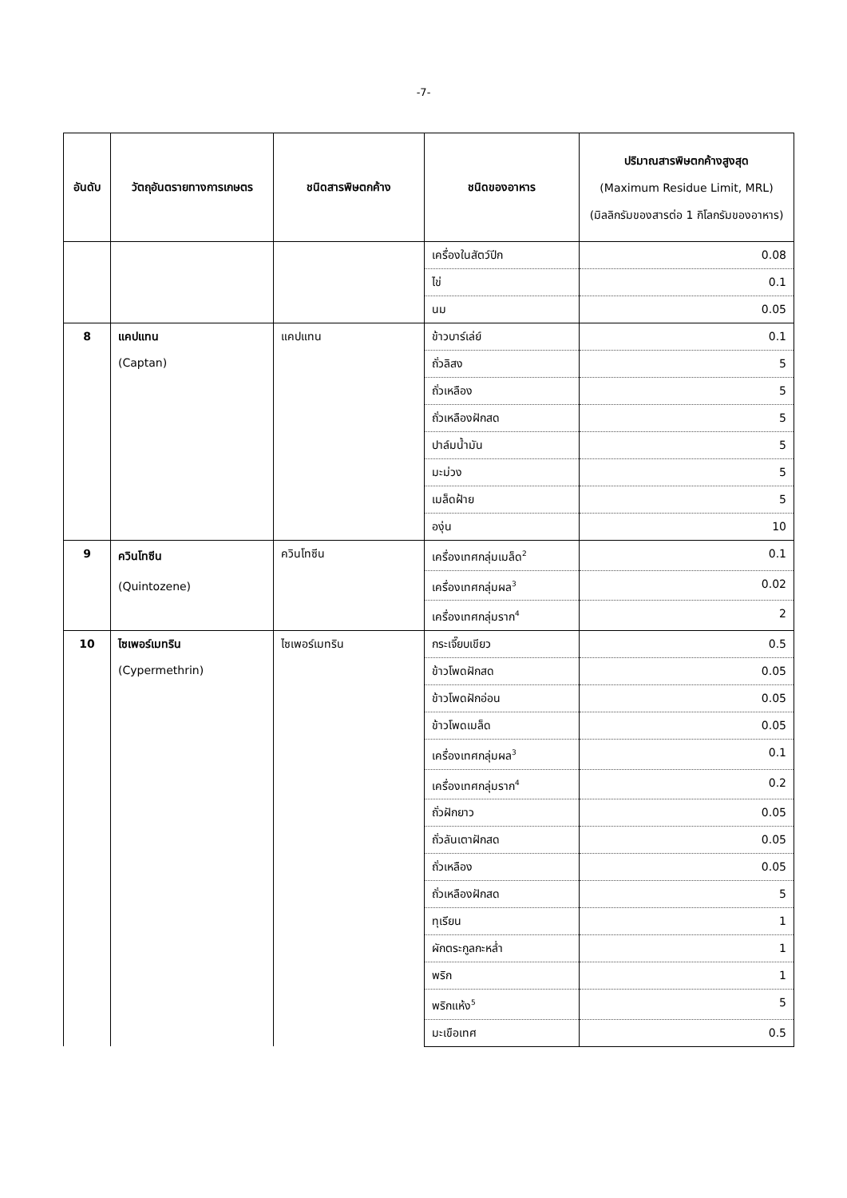-7-
| อันดับ | วัตถุอันตรายทางการเกษตร | ชนิดสารพิษตกค้าง | ชนิดของอาหาร | ปริมาณสารพิษตกค้างสูงสุด (Maximum Residue Limit, MRL) (มิลลิกรัมของสารต่อ 1 กิโลกรัมของอาหาร) |
| --- | --- | --- | --- | --- |
| | | | เครื่องในสัตว์ปีก | 0.08 |
| | | | ไข่ | 0.1 |
| | | | นม | 0.05 |
| 8 | แคปแทน (Captan) | แคปแทน | ข้าวบาร์เล่ย์ | 0.1 |
| | | | ถั่วลิสง | 5 |
| | | | ถั่วเหลือง | 5 |
| | | | ถั่วเหลืองฝักสด | 5 |
| | | | ปาล์มน้ำมัน | 5 |
| | | | มะม่วง | 5 |
| | | | เมล็ดฝ้าย | 5 |
| | | | องุ่น | 10 |
| 9 | ควินโทซีน (Quintozene) | ควินโทซีน | เครื่องเทศกลุ่มเมล็ด<sup>2</sup> | 0.1 |
| | | | เครื่องเทศกลุ่มผล<sup>3</sup> | 0.02 |
| | | | เครื่องเทศกลุ่มราก<sup>4</sup> | 2 |
| 10 | ไซเพอร์เมทริน (Cypermethrin) | ไซเพอร์เมทริน | กระเจี๊ยบเขียว | 0.5 |
| | | | ข้าวโพดฝักสด | 0.05 |
| | | | ข้าวโพดฝักอ่อน | 0.05 |
| | | | ข้าวโพดเมล็ด | 0.05 |
| | | | เครื่องเทศกลุ่มผล<sup>3</sup> | 0.1 |
| | | | เครื่องเทศกลุ่มราก<sup>4</sup> | 0.2 |
| | | | ถั่วฝักยาว | 0.05 |
| | | | ถั่วลันเตาฝักสด | 0.05 |
| | | | ถั่วเหลือง | 0.05 |
| | | | ถั่วเหลืองฝักสด | 5 |
| | | | ทุเรียน | 1 |
| | | | ผักตระกูลกะหล่ำ | 1 |
| | | | พริก | 1 |
| | | | พริกแห้ง<sup>5</sup> | 5 |
| | | | มะเขือเทศ | 0.5 |